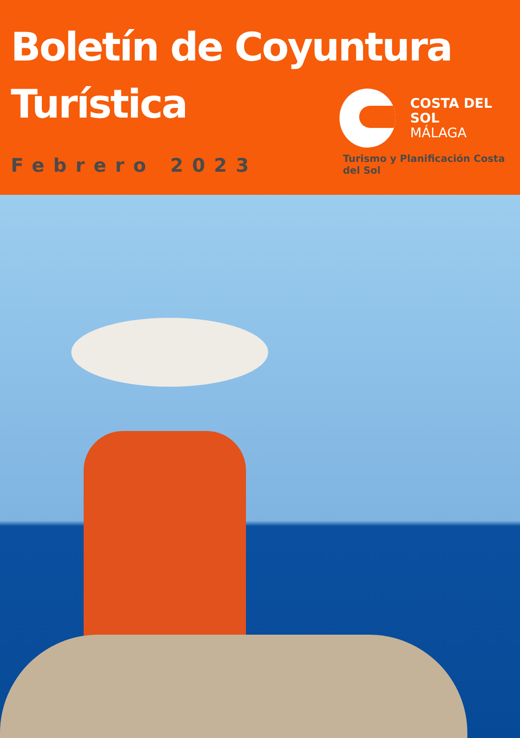Boletín de Coyuntura
Turística
Febrero 2023
COSTA DEL SOL
MÁLAGA
Turismo y Planificación Costa del Sol